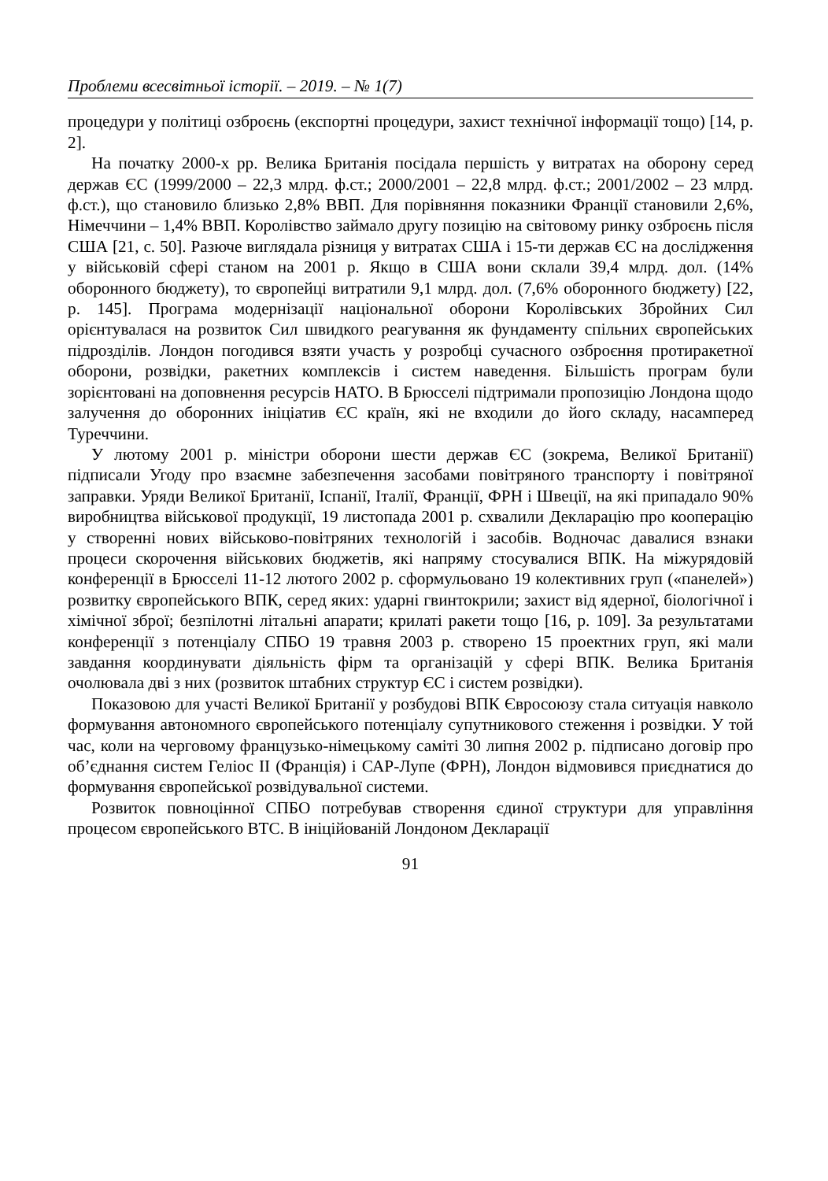Проблеми всесвітньої історії. – 2019. – № 1(7)
процедури у політиці озброєнь (експортні процедури, захист технічної інформації тощо) [14, p. 2].
На початку 2000-х рр. Велика Британія посідала першість у витратах на оборону серед держав ЄС (1999/2000 – 22,3 млрд. ф.ст.; 2000/2001 – 22,8 млрд. ф.ст.; 2001/2002 – 23 млрд. ф.ст.), що становило близько 2,8% ВВП. Для порівняння показники Франції становили 2,6%, Німеччини – 1,4% ВВП. Королівство займало другу позицію на світовому ринку озброєнь після США [21, с. 50]. Разюче виглядала різниця у витратах США і 15-ти держав ЄС на дослідження у військовій сфері станом на 2001 р. Якщо в США вони склали 39,4 млрд. дол. (14% оборонного бюджету), то європейці витратили 9,1 млрд. дол. (7,6% оборонного бюджету) [22, p. 145]. Програма модернізації національної оборони Королівських Збройних Сил орієнтувалася на розвиток Сил швидкого реагування як фундаменту спільних європейських підрозділів. Лондон погодився взяти участь у розробці сучасного озброєння протиракетної оборони, розвідки, ракетних комплексів і систем наведення. Більшість програм були зорієнтовані на доповнення ресурсів НАТО. В Брюсселі підтримали пропозицію Лондона щодо залучення до оборонних ініціатив ЄС країн, які не входили до його складу, насамперед Туреччини.
У лютому 2001 р. міністри оборони шести держав ЄС (зокрема, Великої Британії) підписали Угоду про взаємне забезпечення засобами повітряного транспорту і повітряної заправки. Уряди Великої Британії, Іспанії, Італії, Франції, ФРН і Швеції, на які припадало 90% виробництва військової продукції, 19 листопада 2001 р. схвалили Декларацію про кооперацію у створенні нових військово-повітряних технологій і засобів. Водночас давалися взнаки процеси скорочення військових бюджетів, які напряму стосувалися ВПК. На міжурядовій конференції в Брюсселі 11-12 лютого 2002 р. сформульовано 19 колективних груп («панелей») розвитку європейського ВПК, серед яких: ударні гвинтокрили; захист від ядерної, біологічної і хімічної зброї; безпілотні літальні апарати; крилаті ракети тощо [16, p. 109]. За результатами конференції з потенціалу СПБО 19 травня 2003 р. створено 15 проектних груп, які мали завдання координувати діяльність фірм та організацій у сфері ВПК. Велика Британія очолювала дві з них (розвиток штабних структур ЄС і систем розвідки).
Показовою для участі Великої Британії у розбудові ВПК Євросоюзу стала ситуація навколо формування автономного європейського потенціалу супутникового стеження і розвідки. У той час, коли на черговому французько-німецькому саміті 30 липня 2002 р. підписано договір про об’єднання систем Геліос ІІ (Франція) і САР-Лупе (ФРН), Лондон відмовився приєднатися до формування європейської розвідувальної системи.
Розвиток повноцінної СПБО потребував створення єдиної структури для управління процесом європейського ВТС. В ініційованій Лондоном Декларації
91